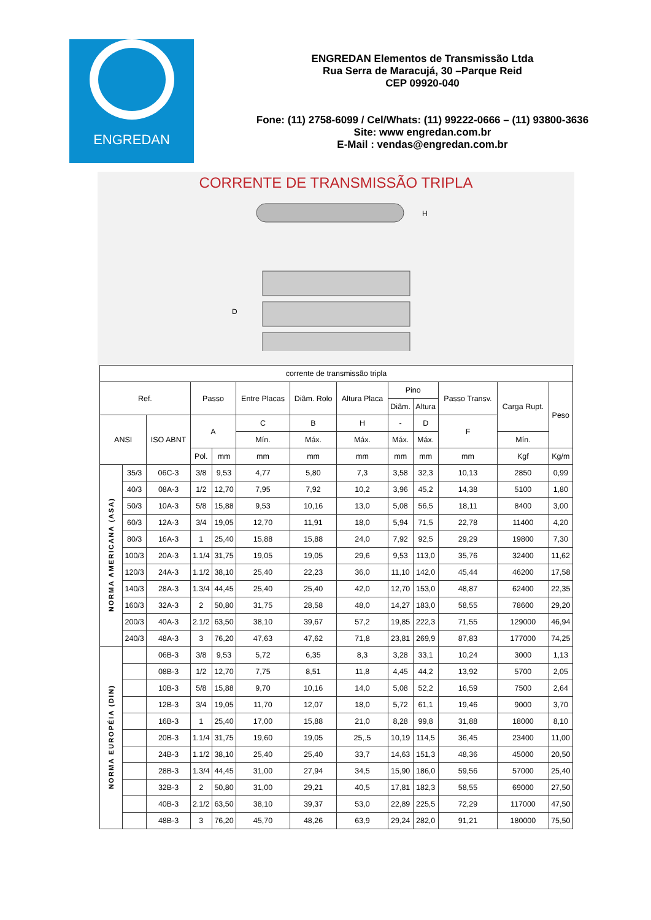ENGREDAN
ENGREDAN Elementos de Transmissão Ltda
Rua Serra de Maracujá, 30 –Parque Reid
CEP 09920-040
Fone: (11) 2758-6099 / Cel/Whats: (11) 99222-0666 – (11) 93800-3636
Site: www engredan.com.br
E-Mail : vendas@engredan.com.br
CORRENTE DE TRANSMISSÃO TRIPLA
D
H
| corrente de transmissão tripla | | | | | | | | | | | | |
| Ref. | | | Passo | | Entre Placas | Diâm. Rolo | Altura Placa | Pino | | Passo Transv. | Carga Rupt. | Peso |
| | | | | | | | | Diâm. | Altura | | | |
| ANSI | | ISO ABNT | A | | C | B | H | - | D | F | | |
| | | | | | Mín. | Máx. | Máx. | Máx. | Máx. | | Mín. | |
| | | | Pol. | mm | mm | mm | mm | mm | mm | mm | Kgf | Kg/m |
| NORMA AMERICANA (ASA) | 35/3 | 06C-3 | 3/8 | 9,53 | 4,77 | 5,80 | 7,3 | 3,58 | 32,3 | 10,13 | 2850 | 0,99 |
| | 40/3 | 08A-3 | 1/2 | 12,70 | 7,95 | 7,92 | 10,2 | 3,96 | 45,2 | 14,38 | 5100 | 1,80 |
| | 50/3 | 10A-3 | 5/8 | 15,88 | 9,53 | 10,16 | 13,0 | 5,08 | 56,5 | 18,11 | 8400 | 3,00 |
| | 60/3 | 12A-3 | 3/4 | 19,05 | 12,70 | 11,91 | 18,0 | 5,94 | 71,5 | 22,78 | 11400 | 4,20 |
| | 80/3 | 16A-3 | 1 | 25,40 | 15,88 | 15,88 | 24,0 | 7,92 | 92,5 | 29,29 | 19800 | 7,30 |
| | 100/3 | 20A-3 | 1.1/4 | 31,75 | 19,05 | 19,05 | 29,6 | 9,53 | 113,0 | 35,76 | 32400 | 11,62 |
| | 120/3 | 24A-3 | 1.1/2 | 38,10 | 25,40 | 22,23 | 36,0 | 11,10 | 142,0 | 45,44 | 46200 | 17,58 |
| | 140/3 | 28A-3 | 1.3/4 | 44,45 | 25,40 | 25,40 | 42,0 | 12,70 | 153,0 | 48,87 | 62400 | 22,35 |
| | 160/3 | 32A-3 | 2 | 50,80 | 31,75 | 28,58 | 48,0 | 14,27 | 183,0 | 58,55 | 78600 | 29,20 |
| | 200/3 | 40A-3 | 2.1/2 | 63,50 | 38,10 | 39,67 | 57,2 | 19,85 | 222,3 | 71,55 | 129000 | 46,94 |
| | 240/3 | 48A-3 | 3 | 76,20 | 47,63 | 47,62 | 71,8 | 23,81 | 269,9 | 87,83 | 177000 | 74,25 |
| NORMA EUROPÉIA (DIN) | | 06B-3 | 3/8 | 9,53 | 5,72 | 6,35 | 8,3 | 3,28 | 33,1 | 10,24 | 3000 | 1,13 |
| | | 08B-3 | 1/2 | 12,70 | 7,75 | 8,51 | 11,8 | 4,45 | 44,2 | 13,92 | 5700 | 2,05 |
| | | 10B-3 | 5/8 | 15,88 | 9,70 | 10,16 | 14,0 | 5,08 | 52,2 | 16,59 | 7500 | 2,64 |
| | | 12B-3 | 3/4 | 19,05 | 11,70 | 12,07 | 18,0 | 5,72 | 61,1 | 19,46 | 9000 | 3,70 |
| | | 16B-3 | 1 | 25,40 | 17,00 | 15,88 | 21,0 | 8,28 | 99,8 | 31,88 | 18000 | 8,10 |
| | | 20B-3 | 1.1/4 | 31,75 | 19,60 | 19,05 | 25,.5 | 10,19 | 114,5 | 36,45 | 23400 | 11,00 |
| | | 24B-3 | 1.1/2 | 38,10 | 25,40 | 25,40 | 33,7 | 14,63 | 151,3 | 48,36 | 45000 | 20,50 |
| | | 28B-3 | 1.3/4 | 44,45 | 31,00 | 27,94 | 34,5 | 15,90 | 186,0 | 59,56 | 57000 | 25,40 |
| | | 32B-3 | 2 | 50,80 | 31,00 | 29,21 | 40,5 | 17,81 | 182,3 | 58,55 | 69000 | 27,50 |
| | | 40B-3 | 2.1/2 | 63,50 | 38,10 | 39,37 | 53,0 | 22,89 | 225,5 | 72,29 | 117000 | 47,50 |
| | | 48B-3 | 3 | 76,20 | 45,70 | 48,26 | 63,9 | 29,24 | 282,0 | 91,21 | 180000 | 75,50 |